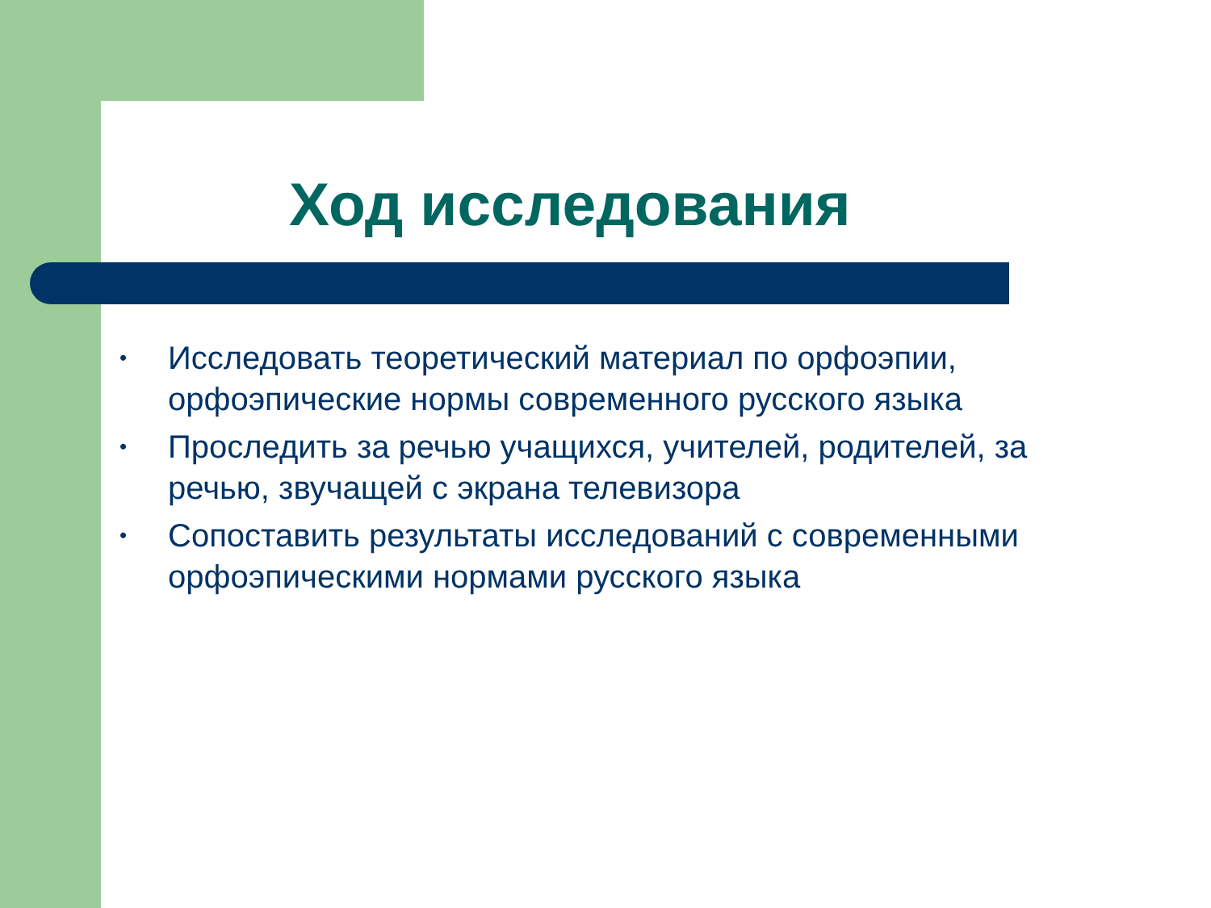Ход исследования
• Исследовать теоретический материал по орфоэпии, орфоэпические нормы современного русского языка
• Проследить за речью учащихся, учителей, родителей, за речью, звучащей с экрана телевизора
• Сопоставить результаты исследований с современными орфоэпическими нормами русского языка